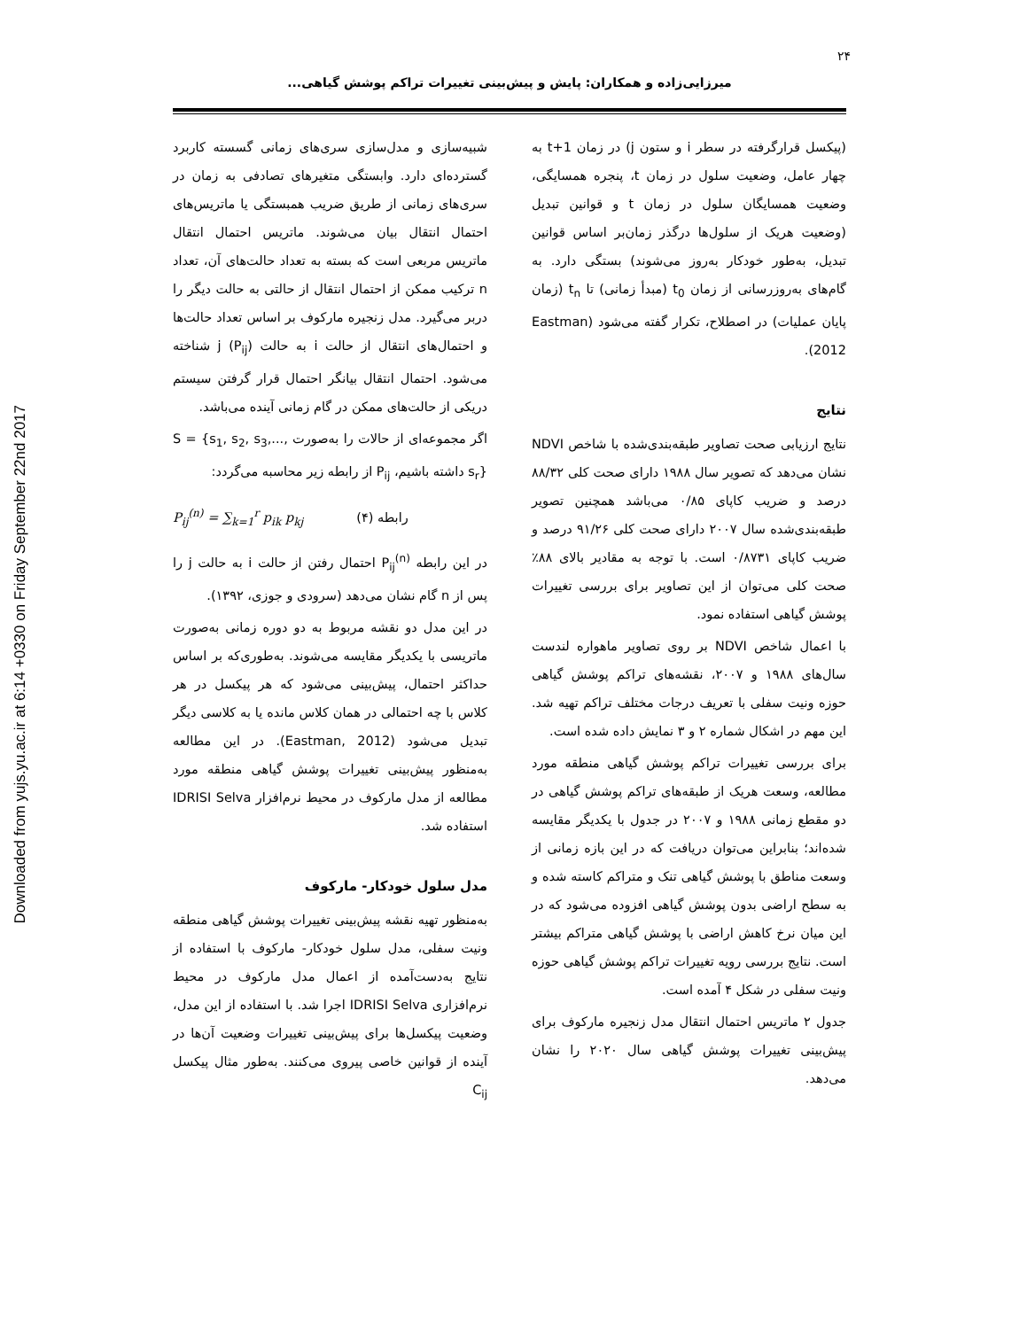Downloaded from yujs.yu.ac.ir at 6:14 +0330 on Friday September 22nd 2017
۲۴
میرزایی‌زاده و همکاران: پایش و پیش‌بینی تغییرات تراکم پوشش گیاهی...
شبیه‌سازی و مدل‌سازی سری‌های زمانی گسسته کاربرد گسترده‌ای دارد. وابستگی متغیرهای تصادفی به زمان در سری‌های زمانی از طریق ضریب همبستگی یا ماتریس‌های احتمال انتقال بیان می‌شوند. ماتریس احتمال انتقال ماتریس مربعی است که بسته به تعداد حالت‌های آن، تعداد n ترکیب ممکن از احتمال انتقال از حالتی به حالت دیگر را دربر می‌گیرد. مدل زنجیره مارکوف بر اساس تعداد حالت‌ها و احتمال‌های انتقال از حالت i به حالت j (P<sub>ij</sub>) شناخته می‌شود. احتمال انتقال بیانگر احتمال قرار گرفتن سیستم دریکی از حالت‌های ممکن در گام زمانی آینده می‌باشد.
اگر مجموعه‌ای از حالات را به‌صورت S = {s<sub>1</sub>, s<sub>2</sub>, s<sub>3</sub>,..., s<sub>r</sub>} داشته باشیم، P<sub>ij</sub> از رابطه زیر محاسبه می‌گردد:
P<sub>ij</sub><sup>(n)</sup> = ∑<sub>k=1</sub><sup>r</sup> p<sub>ik</sub> p<sub>kj</sub> رابطه (۴)
در این رابطه P<sub>ij</sub><sup>(n)</sup> احتمال رفتن از حالت i به حالت j را پس از n گام نشان می‌دهد (سرودی و جوزی، ۱۳۹۲).
در این مدل دو نقشه مربوط به دو دوره زمانی به‌صورت ماتریسی با یکدیگر مقایسه می‌شوند. به‌طوری‌که بر اساس حداکثر احتمال، پیش‌بینی می‌شود که هر پیکسل در هر کلاس با چه احتمالی در همان کلاس مانده یا به کلاسی دیگر تبدیل می‌شود (Eastman, 2012). در این مطالعه به‌منظور پیش‌بینی تغییرات پوشش گیاهی منطقه مورد مطالعه از مدل مارکوف در محیط نرم‌افزار IDRISI Selva استفاده شد.
مدل سلول خودکار- مارکوف
به‌منظور تهیه نقشه پیش‌بینی تغییرات پوشش گیاهی منطقه ونیت سفلی، مدل سلول خودکار- مارکوف با استفاده از نتایج به‌دست‌آمده از اعمال مدل مارکوف در محیط نرم‌افزاری IDRISI Selva اجرا شد. با استفاده از این مدل، وضعیت پیکسل‌ها برای پیش‌بینی تغییرات وضعیت آن‌ها در آینده از قوانین خاصی پیروی می‌کنند. به‌طور مثال پیکسل C<sub>ij</sub>
(پیکسل قرارگرفته در سطر i و ستون j) در زمان t+1 به چهار عامل، وضعیت سلول در زمان t، پنجره همسایگی، وضعیت همسایگان سلول در زمان t و قوانین تبدیل (وضعیت هریک از سلول‌ها درگذر زمان‌بر اساس قوانین تبدیل، به‌طور خودکار به‌روز می‌شوند) بستگی دارد. به گام‌های به‌روزرسانی از زمان t<sub>0</sub> (مبدأ زمانی) تا t<sub>n</sub> (زمان پایان عملیات) در اصطلاح، تکرار گفته می‌شود (Eastman 2012).
نتایج
نتایج ارزیابی صحت تصاویر طبقه‌بندی‌شده با شاخص NDVI نشان می‌دهد که تصویر سال ۱۹۸۸ دارای صحت کلی ۸۸/۳۲ درصد و ضریب کاپای ۰/۸۵ می‌باشد همچنین تصویر طبقه‌بندی‌شده سال ۲۰۰۷ دارای صحت کلی ۹۱/۲۶ درصد و ضریب کاپای ۰/۸۷۳۱ است. با توجه به مقادیر بالای ۸۸٪ صحت کلی می‌توان از این تصاویر برای بررسی تغییرات پوشش گیاهی استفاده نمود.
با اعمال شاخص NDVI بر روی تصاویر ماهواره لندست سال‌های ۱۹۸۸ و ۲۰۰۷، نقشه‌های تراکم پوشش گیاهی حوزه ونیت سفلی با تعریف درجات مختلف تراکم تهیه شد. این مهم در اشکال شماره ۲ و ۳ نمایش داده شده است.
برای بررسی تغییرات تراکم پوشش گیاهی منطقه مورد مطالعه، وسعت هریک از طبقه‌های تراکم پوشش گیاهی در دو مقطع زمانی ۱۹۸۸ و ۲۰۰۷ در جدول با یکدیگر مقایسه شده‌اند؛ بنابراین می‌توان دریافت که در این بازه زمانی از وسعت مناطق با پوشش گیاهی تنک و متراکم کاسته شده و به سطح اراضی بدون پوشش گیاهی افزوده می‌شود که در این میان نرخ کاهش اراضی با پوشش گیاهی متراکم بیشتر است. نتایج بررسی رویه تغییرات تراکم پوشش گیاهی حوزه ونیت سفلی در شکل ۴ آمده است.
جدول ۲ ماتریس احتمال انتقال مدل زنجیره مارکوف برای پیش‌بینی تغییرات پوشش گیاهی سال ۲۰۲۰ را نشان می‌دهد.